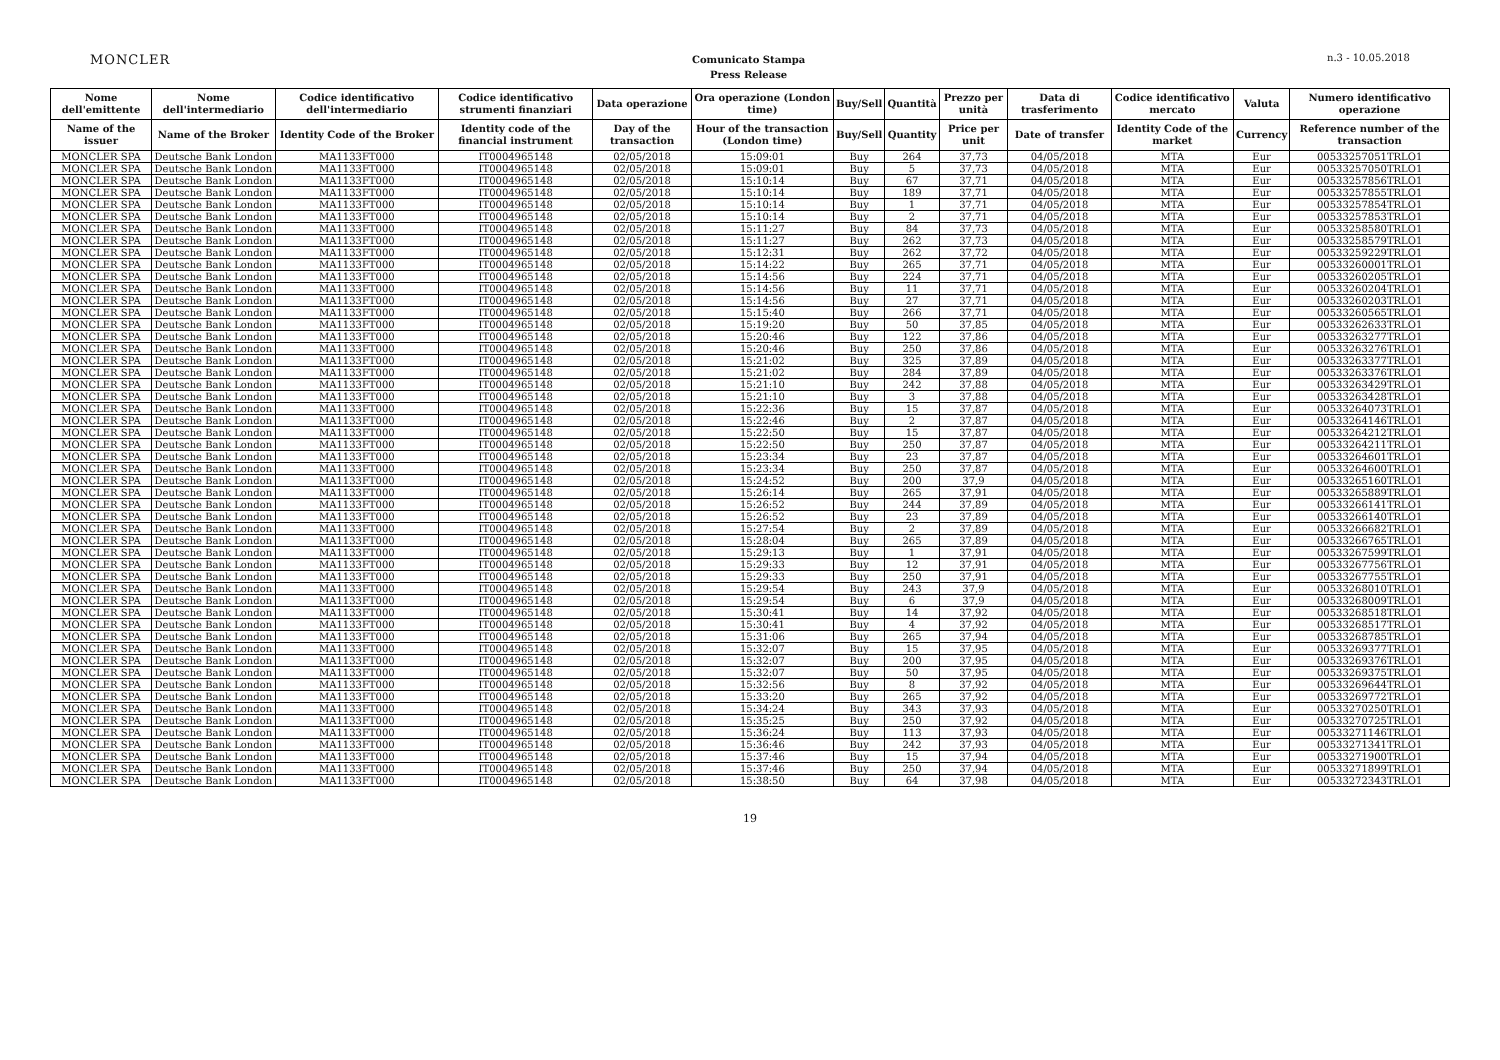MONCLER
Comunicato Stampa
Press Release
n.3 - 10.05.2018
| Nome dell'emittente | Nome dell'intermediario | Codice identificativo dell'intermediario | Codice identificativo strumenti finanziari | Data operazione | Ora operazione (London time) | Buy/Sell | Quantità | Prezzo per unità | Data di trasferimento | Codice identificativo mercato | Valuta | Numero identificativo operazione |
| --- | --- | --- | --- | --- | --- | --- | --- | --- | --- | --- | --- | --- |
| Name of the issuer | Name of the Broker | Identity Code of the Broker | Identity code of the financial instrument | Day of the transaction | Hour of the transaction (London time) | Buy/Sell | Quantity | Price per unit | Date of transfer | Identity Code of the market | Currency | Reference number of the transaction |
| MONCLER SPA | Deutsche Bank London | MA1133FT000 | IT0004965148 | 02/05/2018 | 15:09:01 | Buy | 264 | 37,73 | 04/05/2018 | MTA | Eur | 00533257051TRLO1 |
| MONCLER SPA | Deutsche Bank London | MA1133FT000 | IT0004965148 | 02/05/2018 | 15:09:01 | Buy | 5 | 37,73 | 04/05/2018 | MTA | Eur | 00533257050TRLO1 |
| MONCLER SPA | Deutsche Bank London | MA1133FT000 | IT0004965148 | 02/05/2018 | 15:10:14 | Buy | 67 | 37,71 | 04/05/2018 | MTA | Eur | 00533257856TRLO1 |
| MONCLER SPA | Deutsche Bank London | MA1133FT000 | IT0004965148 | 02/05/2018 | 15:10:14 | Buy | 189 | 37,71 | 04/05/2018 | MTA | Eur | 00533257855TRLO1 |
| MONCLER SPA | Deutsche Bank London | MA1133FT000 | IT0004965148 | 02/05/2018 | 15:10:14 | Buy | 1 | 37,71 | 04/05/2018 | MTA | Eur | 00533257854TRLO1 |
| MONCLER SPA | Deutsche Bank London | MA1133FT000 | IT0004965148 | 02/05/2018 | 15:10:14 | Buy | 2 | 37,71 | 04/05/2018 | MTA | Eur | 00533257853TRLO1 |
| MONCLER SPA | Deutsche Bank London | MA1133FT000 | IT0004965148 | 02/05/2018 | 15:11:27 | Buy | 84 | 37,73 | 04/05/2018 | MTA | Eur | 00533258580TRLO1 |
| MONCLER SPA | Deutsche Bank London | MA1133FT000 | IT0004965148 | 02/05/2018 | 15:11:27 | Buy | 262 | 37,73 | 04/05/2018 | MTA | Eur | 00533258579TRLO1 |
| MONCLER SPA | Deutsche Bank London | MA1133FT000 | IT0004965148 | 02/05/2018 | 15:12:31 | Buy | 262 | 37,72 | 04/05/2018 | MTA | Eur | 00533259229TRLO1 |
| MONCLER SPA | Deutsche Bank London | MA1133FT000 | IT0004965148 | 02/05/2018 | 15:14:22 | Buy | 265 | 37,71 | 04/05/2018 | MTA | Eur | 00533260001TRLO1 |
| MONCLER SPA | Deutsche Bank London | MA1133FT000 | IT0004965148 | 02/05/2018 | 15:14:56 | Buy | 224 | 37,71 | 04/05/2018 | MTA | Eur | 00533260205TRLO1 |
| MONCLER SPA | Deutsche Bank London | MA1133FT000 | IT0004965148 | 02/05/2018 | 15:14:56 | Buy | 11 | 37,71 | 04/05/2018 | MTA | Eur | 00533260204TRLO1 |
| MONCLER SPA | Deutsche Bank London | MA1133FT000 | IT0004965148 | 02/05/2018 | 15:14:56 | Buy | 27 | 37,71 | 04/05/2018 | MTA | Eur | 00533260203TRLO1 |
| MONCLER SPA | Deutsche Bank London | MA1133FT000 | IT0004965148 | 02/05/2018 | 15:15:40 | Buy | 266 | 37,71 | 04/05/2018 | MTA | Eur | 00533260565TRLO1 |
| MONCLER SPA | Deutsche Bank London | MA1133FT000 | IT0004965148 | 02/05/2018 | 15:19:20 | Buy | 50 | 37,85 | 04/05/2018 | MTA | Eur | 00533262633TRLO1 |
| MONCLER SPA | Deutsche Bank London | MA1133FT000 | IT0004965148 | 02/05/2018 | 15:20:46 | Buy | 122 | 37,86 | 04/05/2018 | MTA | Eur | 00533263277TRLO1 |
| MONCLER SPA | Deutsche Bank London | MA1133FT000 | IT0004965148 | 02/05/2018 | 15:20:46 | Buy | 250 | 37,86 | 04/05/2018 | MTA | Eur | 00533263276TRLO1 |
| MONCLER SPA | Deutsche Bank London | MA1133FT000 | IT0004965148 | 02/05/2018 | 15:21:02 | Buy | 325 | 37,89 | 04/05/2018 | MTA | Eur | 00533263377TRLO1 |
| MONCLER SPA | Deutsche Bank London | MA1133FT000 | IT0004965148 | 02/05/2018 | 15:21:02 | Buy | 284 | 37,89 | 04/05/2018 | MTA | Eur | 00533263376TRLO1 |
| MONCLER SPA | Deutsche Bank London | MA1133FT000 | IT0004965148 | 02/05/2018 | 15:21:10 | Buy | 242 | 37,88 | 04/05/2018 | MTA | Eur | 00533263429TRLO1 |
| MONCLER SPA | Deutsche Bank London | MA1133FT000 | IT0004965148 | 02/05/2018 | 15:21:10 | Buy | 3 | 37,88 | 04/05/2018 | MTA | Eur | 00533263428TRLO1 |
| MONCLER SPA | Deutsche Bank London | MA1133FT000 | IT0004965148 | 02/05/2018 | 15:22:36 | Buy | 15 | 37,87 | 04/05/2018 | MTA | Eur | 00533264073TRLO1 |
| MONCLER SPA | Deutsche Bank London | MA1133FT000 | IT0004965148 | 02/05/2018 | 15:22:46 | Buy | 2 | 37,87 | 04/05/2018 | MTA | Eur | 00533264146TRLO1 |
| MONCLER SPA | Deutsche Bank London | MA1133FT000 | IT0004965148 | 02/05/2018 | 15:22:50 | Buy | 15 | 37,87 | 04/05/2018 | MTA | Eur | 00533264212TRLO1 |
| MONCLER SPA | Deutsche Bank London | MA1133FT000 | IT0004965148 | 02/05/2018 | 15:22:50 | Buy | 250 | 37,87 | 04/05/2018 | MTA | Eur | 00533264211TRLO1 |
| MONCLER SPA | Deutsche Bank London | MA1133FT000 | IT0004965148 | 02/05/2018 | 15:23:34 | Buy | 23 | 37,87 | 04/05/2018 | MTA | Eur | 00533264601TRLO1 |
| MONCLER SPA | Deutsche Bank London | MA1133FT000 | IT0004965148 | 02/05/2018 | 15:23:34 | Buy | 250 | 37,87 | 04/05/2018 | MTA | Eur | 00533264600TRLO1 |
| MONCLER SPA | Deutsche Bank London | MA1133FT000 | IT0004965148 | 02/05/2018 | 15:24:52 | Buy | 200 | 37,9 | 04/05/2018 | MTA | Eur | 00533265160TRLO1 |
| MONCLER SPA | Deutsche Bank London | MA1133FT000 | IT0004965148 | 02/05/2018 | 15:26:14 | Buy | 265 | 37,91 | 04/05/2018 | MTA | Eur | 00533265889TRLO1 |
| MONCLER SPA | Deutsche Bank London | MA1133FT000 | IT0004965148 | 02/05/2018 | 15:26:52 | Buy | 244 | 37,89 | 04/05/2018 | MTA | Eur | 00533266141TRLO1 |
| MONCLER SPA | Deutsche Bank London | MA1133FT000 | IT0004965148 | 02/05/2018 | 15:26:52 | Buy | 23 | 37,89 | 04/05/2018 | MTA | Eur | 00533266140TRLO1 |
| MONCLER SPA | Deutsche Bank London | MA1133FT000 | IT0004965148 | 02/05/2018 | 15:27:54 | Buy | 2 | 37,89 | 04/05/2018 | MTA | Eur | 00533266682TRLO1 |
| MONCLER SPA | Deutsche Bank London | MA1133FT000 | IT0004965148 | 02/05/2018 | 15:28:04 | Buy | 265 | 37,89 | 04/05/2018 | MTA | Eur | 00533266765TRLO1 |
| MONCLER SPA | Deutsche Bank London | MA1133FT000 | IT0004965148 | 02/05/2018 | 15:29:13 | Buy | 1 | 37,91 | 04/05/2018 | MTA | Eur | 00533267599TRLO1 |
| MONCLER SPA | Deutsche Bank London | MA1133FT000 | IT0004965148 | 02/05/2018 | 15:29:33 | Buy | 12 | 37,91 | 04/05/2018 | MTA | Eur | 00533267756TRLO1 |
| MONCLER SPA | Deutsche Bank London | MA1133FT000 | IT0004965148 | 02/05/2018 | 15:29:33 | Buy | 250 | 37,91 | 04/05/2018 | MTA | Eur | 00533267755TRLO1 |
| MONCLER SPA | Deutsche Bank London | MA1133FT000 | IT0004965148 | 02/05/2018 | 15:29:54 | Buy | 243 | 37,9 | 04/05/2018 | MTA | Eur | 00533268010TRLO1 |
| MONCLER SPA | Deutsche Bank London | MA1133FT000 | IT0004965148 | 02/05/2018 | 15:29:54 | Buy | 6 | 37,9 | 04/05/2018 | MTA | Eur | 00533268009TRLO1 |
| MONCLER SPA | Deutsche Bank London | MA1133FT000 | IT0004965148 | 02/05/2018 | 15:30:41 | Buy | 14 | 37,92 | 04/05/2018 | MTA | Eur | 00533268518TRLO1 |
| MONCLER SPA | Deutsche Bank London | MA1133FT000 | IT0004965148 | 02/05/2018 | 15:30:41 | Buy | 4 | 37,92 | 04/05/2018 | MTA | Eur | 00533268517TRLO1 |
| MONCLER SPA | Deutsche Bank London | MA1133FT000 | IT0004965148 | 02/05/2018 | 15:31:06 | Buy | 265 | 37,94 | 04/05/2018 | MTA | Eur | 00533268785TRLO1 |
| MONCLER SPA | Deutsche Bank London | MA1133FT000 | IT0004965148 | 02/05/2018 | 15:32:07 | Buy | 15 | 37,95 | 04/05/2018 | MTA | Eur | 00533269377TRLO1 |
| MONCLER SPA | Deutsche Bank London | MA1133FT000 | IT0004965148 | 02/05/2018 | 15:32:07 | Buy | 200 | 37,95 | 04/05/2018 | MTA | Eur | 00533269376TRLO1 |
| MONCLER SPA | Deutsche Bank London | MA1133FT000 | IT0004965148 | 02/05/2018 | 15:32:07 | Buy | 50 | 37,95 | 04/05/2018 | MTA | Eur | 00533269375TRLO1 |
| MONCLER SPA | Deutsche Bank London | MA1133FT000 | IT0004965148 | 02/05/2018 | 15:32:56 | Buy | 8 | 37,92 | 04/05/2018 | MTA | Eur | 00533269644TRLO1 |
| MONCLER SPA | Deutsche Bank London | MA1133FT000 | IT0004965148 | 02/05/2018 | 15:33:20 | Buy | 265 | 37,92 | 04/05/2018 | MTA | Eur | 00533269772TRLO1 |
| MONCLER SPA | Deutsche Bank London | MA1133FT000 | IT0004965148 | 02/05/2018 | 15:34:24 | Buy | 343 | 37,93 | 04/05/2018 | MTA | Eur | 00533270250TRLO1 |
| MONCLER SPA | Deutsche Bank London | MA1133FT000 | IT0004965148 | 02/05/2018 | 15:35:25 | Buy | 250 | 37,92 | 04/05/2018 | MTA | Eur | 00533270725TRLO1 |
| MONCLER SPA | Deutsche Bank London | MA1133FT000 | IT0004965148 | 02/05/2018 | 15:36:24 | Buy | 113 | 37,93 | 04/05/2018 | MTA | Eur | 00533271146TRLO1 |
| MONCLER SPA | Deutsche Bank London | MA1133FT000 | IT0004965148 | 02/05/2018 | 15:36:46 | Buy | 242 | 37,93 | 04/05/2018 | MTA | Eur | 00533271341TRLO1 |
| MONCLER SPA | Deutsche Bank London | MA1133FT000 | IT0004965148 | 02/05/2018 | 15:37:46 | Buy | 15 | 37,94 | 04/05/2018 | MTA | Eur | 00533271900TRLO1 |
| MONCLER SPA | Deutsche Bank London | MA1133FT000 | IT0004965148 | 02/05/2018 | 15:37:46 | Buy | 250 | 37,94 | 04/05/2018 | MTA | Eur | 00533271899TRLO1 |
| MONCLER SPA | Deutsche Bank London | MA1133FT000 | IT0004965148 | 02/05/2018 | 15:38:50 | Buy | 64 | 37,98 | 04/05/2018 | MTA | Eur | 00533272343TRLO1 |
19